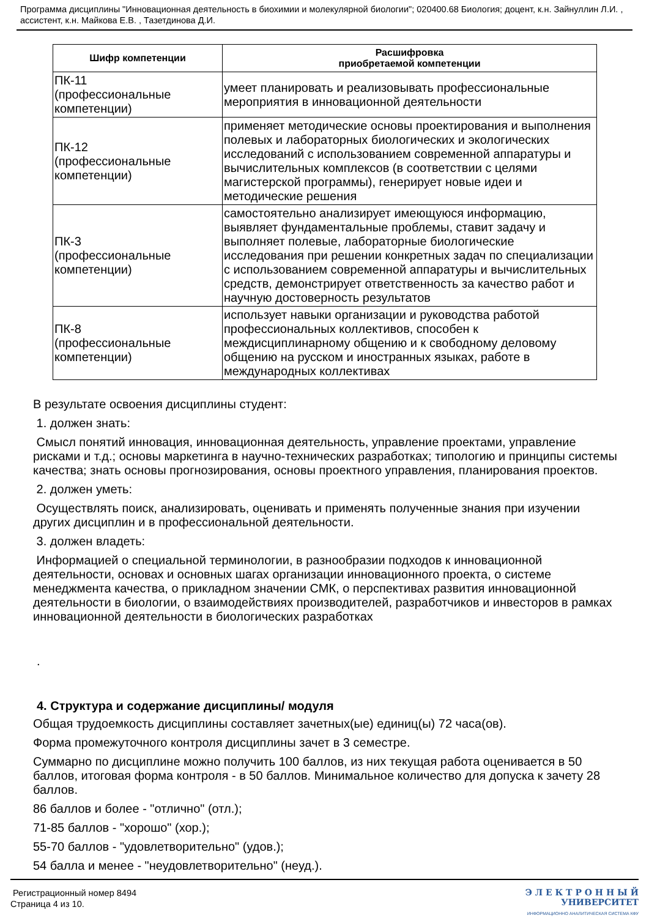Программа дисциплины "Инновационная деятельность в биохимии и молекулярной биологии"; 020400.68 Биология; доцент, к.н. Зайнуллин Л.И. , ассистент, к.н. Майкова Е.В. , Тазетдинова Д.И.
| Шифр компетенции | Расшифровка приобретаемой компетенции |
| --- | --- |
| ПК-11 (профессиональные компетенции) | умеет планировать и реализовывать профессиональные мероприятия в инновационной деятельности |
| ПК-12 (профессиональные компетенции) | применяет методические основы проектирования и выполнения полевых и лабораторных биологических и экологических исследований с использованием современной аппаратуры и вычислительных комплексов (в соответствии с целями магистерской программы), генерирует новые идеи и методические решения |
| ПК-3 (профессиональные компетенции) | самостоятельно анализирует имеющуюся информацию, выявляет фундаментальные проблемы, ставит задачу и выполняет полевые, лабораторные биологические исследования при решении конкретных задач по специализации с использованием современной аппаратуры и вычислительных средств, демонстрирует ответственность за качество работ и научную достоверность результатов |
| ПК-8 (профессиональные компетенции) | использует навыки организации и руководства работой профессиональных коллективов, способен к междисциплинарному общению и к свободному деловому общению на русском и иностранных языках, работе в международных коллективах |
В результате освоения дисциплины студент:
1. должен знать:
Смысл понятий инновация, инновационная деятельность, управление проектами, управление рисками и т.д.; основы маркетинга в научно-технических разработках; типологию и принципы системы качества; знать основы прогнозирования, основы проектного управления, планирования проектов.
2. должен уметь:
Осуществлять поиск, анализировать, оценивать и применять полученные знания при изучении других дисциплин и в профессиональной деятельности.
3. должен владеть:
Информацией о специальной терминологии, в разнообразии подходов к инновационной деятельности, основах и основных шагах организации инновационного проекта, о системе менеджмента качества, о прикладном значении СМК, о перспективах развития инновационной деятельности в биологии, о взаимодействиях производителей, разработчиков и инвесторов в рамках инновационной деятельности в биологических разработках
.
4. Структура и содержание дисциплины/ модуля
Общая трудоемкость дисциплины составляет зачетных(ые) единиц(ы) 72 часа(ов).
Форма промежуточного контроля дисциплины зачет в 3 семестре.
Суммарно по дисциплине можно получить 100 баллов, из них текущая работа оценивается в 50 баллов, итоговая форма контроля - в 50 баллов. Минимальное количество для допуска к зачету 28 баллов.
86 баллов и более - "отлично" (отл.);
71-85 баллов - "хорошо" (хор.);
55-70 баллов - "удовлетворительно" (удов.);
54 балла и менее - "неудовлетворительно" (неуд.).
Регистрационный номер 8494
Страница 4 из 10.
Э Л Е К Т Р О Н Н Ы Й
УНИВЕРСИТЕТ
ИНФОРМАЦИОННО АНАЛИТИЧЕСКАЯ СИСТЕМА КФУ